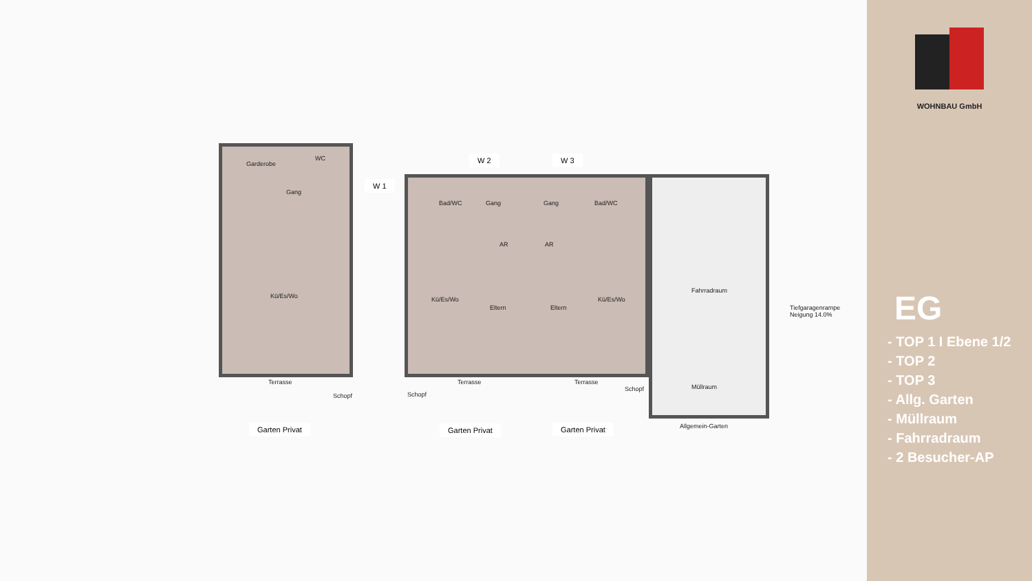Garderobe
WC
Gang
Kü/Es/Wo
Terrasse
Schopf
W 1
W 2 W 3
Bad/WC Gang Gang Bad/WC
AR AR
Kü/Es/Wo
Eltern Eltern
Kü/Es/Wo
Schopf
Terrasse Terrasse
Schopf
Fahrradraum
Müllraum
Tiefgaragenrampe
Neigung 14.0%
Allgemein-Garten
Garten Privat Garten Privat Garten Privat
WOHNBAU GmbH
EG
- TOP 1 I Ebene 1/2
- TOP 2
- TOP 3
- Allg. Garten
- Müllraum
- Fahrradraum
- 2 Besucher-AP